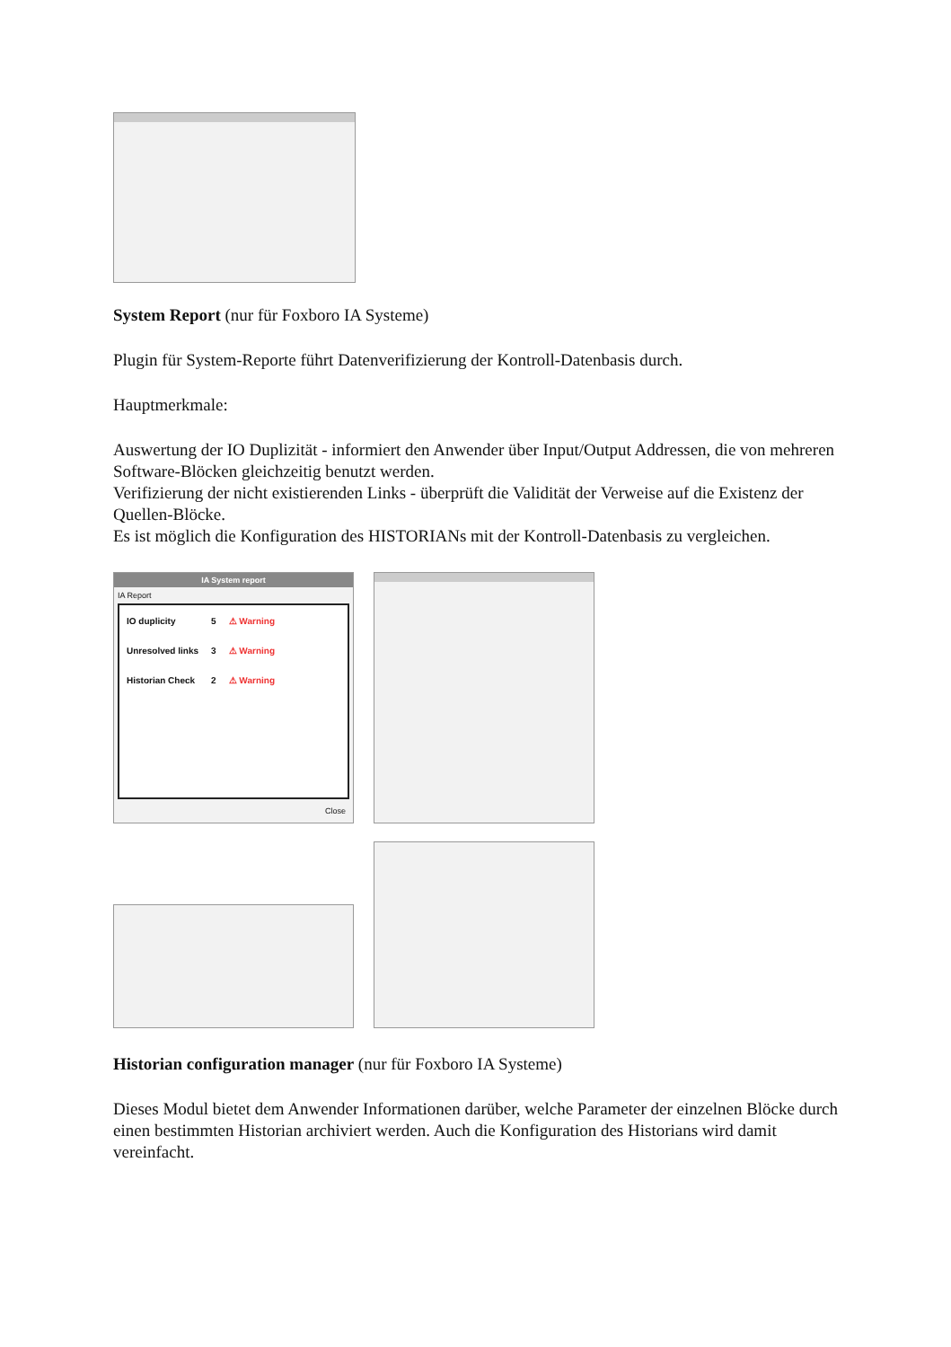System Report (nur für Foxboro IA Systeme)
Plugin für System-Reporte führt Datenverifizierung der Kontroll-Datenbasis durch.
Hauptmerkmale:
Auswertung der IO Duplizität - informiert den Anwender über Input/Output Addressen, die von mehreren Software-Blöcken gleichzeitig benutzt werden.
Verifizierung der nicht existierenden Links - überprüft die Validität der Verweise auf die Existenz der Quellen-Blöcke.
Es ist möglich die Konfiguration des HISTORIANs mit der Kontroll-Datenbasis zu vergleichen.
IA System report
IA Report
| IO duplicity | 5 | ⚠ Warning |
| Unresolved links | 3 | ⚠ Warning |
| Historian Check | 2 | ⚠ Warning |
Close
Historian configuration manager (nur für Foxboro IA Systeme)
Dieses Modul bietet dem Anwender Informationen darüber, welche Parameter der einzelnen Blöcke durch einen bestimmten Historian archiviert werden. Auch die Konfiguration des Historians wird damit vereinfacht.